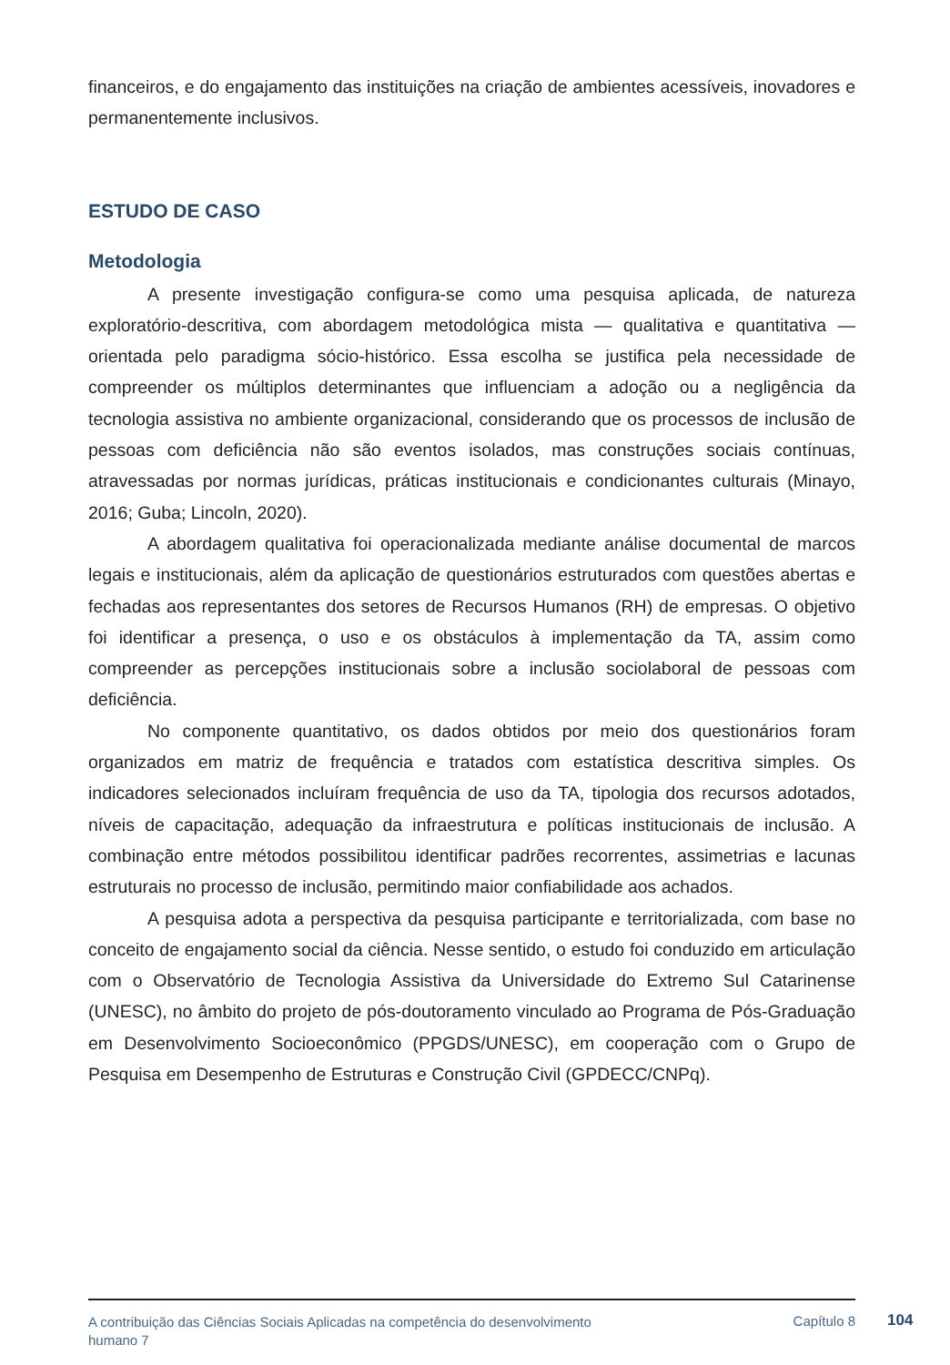financeiros, e do engajamento das instituições na criação de ambientes acessíveis, inovadores e permanentemente inclusivos.
ESTUDO DE CASO
Metodologia
A presente investigação configura-se como uma pesquisa aplicada, de natureza exploratório-descritiva, com abordagem metodológica mista — qualitativa e quantitativa — orientada pelo paradigma sócio-histórico. Essa escolha se justifica pela necessidade de compreender os múltiplos determinantes que influenciam a adoção ou a negligência da tecnologia assistiva no ambiente organizacional, considerando que os processos de inclusão de pessoas com deficiência não são eventos isolados, mas construções sociais contínuas, atravessadas por normas jurídicas, práticas institucionais e condicionantes culturais (Minayo, 2016; Guba; Lincoln, 2020).
A abordagem qualitativa foi operacionalizada mediante análise documental de marcos legais e institucionais, além da aplicação de questionários estruturados com questões abertas e fechadas aos representantes dos setores de Recursos Humanos (RH) de empresas. O objetivo foi identificar a presença, o uso e os obstáculos à implementação da TA, assim como compreender as percepções institucionais sobre a inclusão sociolaboral de pessoas com deficiência.
No componente quantitativo, os dados obtidos por meio dos questionários foram organizados em matriz de frequência e tratados com estatística descritiva simples. Os indicadores selecionados incluíram frequência de uso da TA, tipologia dos recursos adotados, níveis de capacitação, adequação da infraestrutura e políticas institucionais de inclusão. A combinação entre métodos possibilitou identificar padrões recorrentes, assimetrias e lacunas estruturais no processo de inclusão, permitindo maior confiabilidade aos achados.
A pesquisa adota a perspectiva da pesquisa participante e territorializada, com base no conceito de engajamento social da ciência. Nesse sentido, o estudo foi conduzido em articulação com o Observatório de Tecnologia Assistiva da Universidade do Extremo Sul Catarinense (UNESC), no âmbito do projeto de pós-doutoramento vinculado ao Programa de Pós-Graduação em Desenvolvimento Socioeconômico (PPGDS/UNESC), em cooperação com o Grupo de Pesquisa em Desempenho de Estruturas e Construção Civil (GPDECC/CNPq).
A contribuição das Ciências Sociais Aplicadas na competência do desenvolvimento
humano 7
Capítulo 8
104